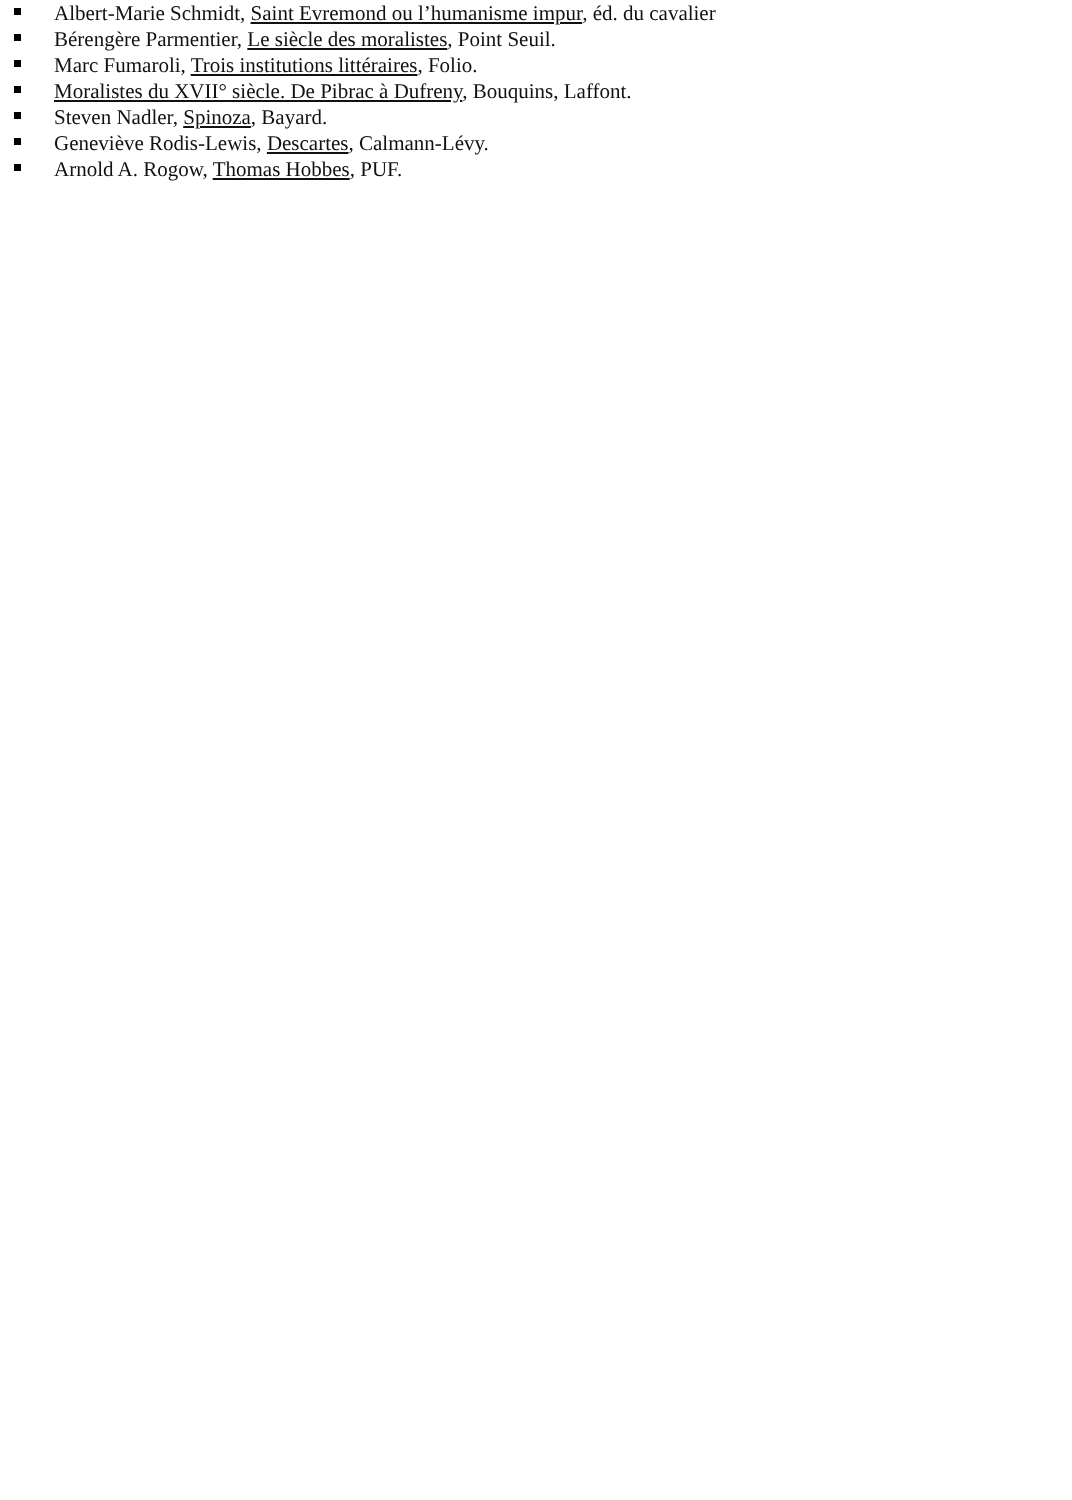Albert-Marie Schmidt, Saint Evremond ou l’humanisme impur, éd. du cavalier
Bérengère Parmentier, Le siècle des moralistes, Point Seuil.
Marc Fumaroli, Trois institutions littéraires, Folio.
Moralistes du XVII° siècle. De Pibrac à Dufreny, Bouquins, Laffont.
Steven Nadler, Spinoza, Bayard.
Geneviève Rodis-Lewis, Descartes, Calmann-Lévy.
Arnold A. Rogow, Thomas Hobbes, PUF.